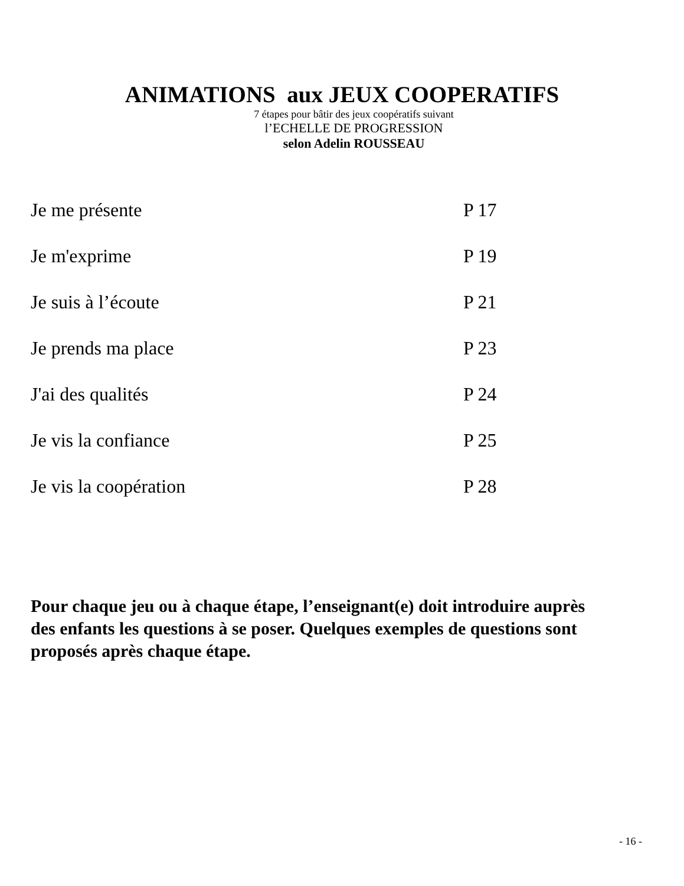ANIMATIONS aux JEUX COOPERATIFS
7 étapes pour bâtir des jeux coopératifs suivant
l’ECHELLE DE PROGRESSION
selon Adelin ROUSSEAU
| Je me présente | P 17 |
| Je m'exprime | P 19 |
| Je suis à l’écoute | P 21 |
| Je prends ma place | P 23 |
| J'ai des qualités | P 24 |
| Je vis la confiance | P 25 |
| Je vis la coopération | P 28 |
Pour chaque jeu ou à chaque étape, l’enseignant(e) doit introduire auprès des enfants les questions à se poser. Quelques exemples de questions sont proposés après chaque étape.
- 16 -